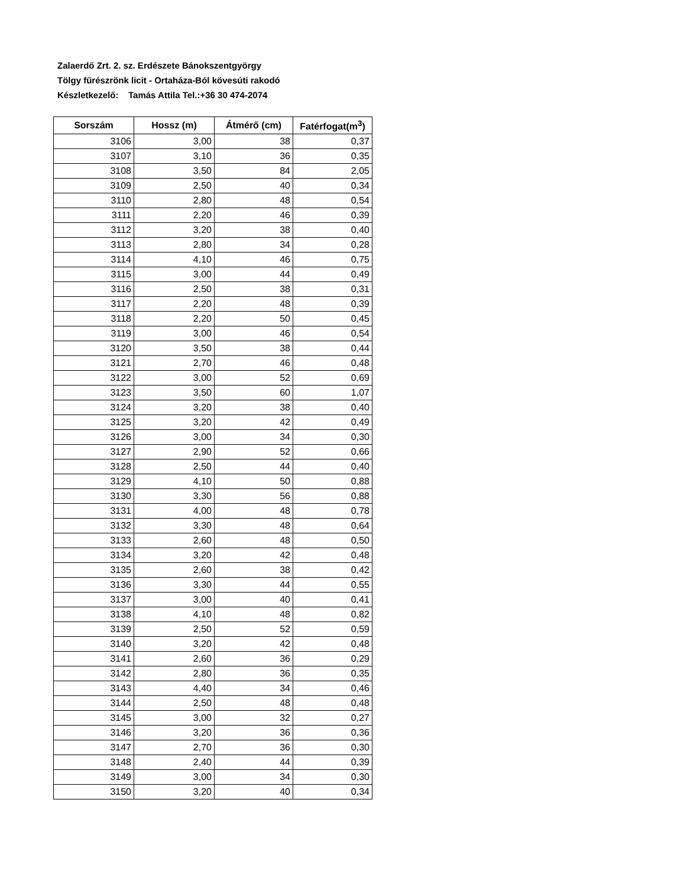Zalaerdő Zrt. 2. sz. Erdészete Bánokszentgyörgy
Tölgy fűrészrönk licit - Ortaháza-Ból kövesúti rakodó
Készletkezelő: Tamás Attila Tel.:+36 30 474-2074
| Sorszám | Hossz (m) | Átmérő (cm) | Fatérfogat(m<sup>3</sup>) |
| --- | --- | --- | --- |
| 3106 | 3,00 | 38 | 0,37 |
| 3107 | 3,10 | 36 | 0,35 |
| 3108 | 3,50 | 84 | 2,05 |
| 3109 | 2,50 | 40 | 0,34 |
| 3110 | 2,80 | 48 | 0,54 |
| 3111 | 2,20 | 46 | 0,39 |
| 3112 | 3,20 | 38 | 0,40 |
| 3113 | 2,80 | 34 | 0,28 |
| 3114 | 4,10 | 46 | 0,75 |
| 3115 | 3,00 | 44 | 0,49 |
| 3116 | 2,50 | 38 | 0,31 |
| 3117 | 2,20 | 48 | 0,39 |
| 3118 | 2,20 | 50 | 0,45 |
| 3119 | 3,00 | 46 | 0,54 |
| 3120 | 3,50 | 38 | 0,44 |
| 3121 | 2,70 | 46 | 0,48 |
| 3122 | 3,00 | 52 | 0,69 |
| 3123 | 3,50 | 60 | 1,07 |
| 3124 | 3,20 | 38 | 0,40 |
| 3125 | 3,20 | 42 | 0,49 |
| 3126 | 3,00 | 34 | 0,30 |
| 3127 | 2,90 | 52 | 0,66 |
| 3128 | 2,50 | 44 | 0,40 |
| 3129 | 4,10 | 50 | 0,88 |
| 3130 | 3,30 | 56 | 0,88 |
| 3131 | 4,00 | 48 | 0,78 |
| 3132 | 3,30 | 48 | 0,64 |
| 3133 | 2,60 | 48 | 0,50 |
| 3134 | 3,20 | 42 | 0,48 |
| 3135 | 2,60 | 38 | 0,42 |
| 3136 | 3,30 | 44 | 0,55 |
| 3137 | 3,00 | 40 | 0,41 |
| 3138 | 4,10 | 48 | 0,82 |
| 3139 | 2,50 | 52 | 0,59 |
| 3140 | 3,20 | 42 | 0,48 |
| 3141 | 2,60 | 36 | 0,29 |
| 3142 | 2,80 | 36 | 0,35 |
| 3143 | 4,40 | 34 | 0,46 |
| 3144 | 2,50 | 48 | 0,48 |
| 3145 | 3,00 | 32 | 0,27 |
| 3146 | 3,20 | 36 | 0,36 |
| 3147 | 2,70 | 36 | 0,30 |
| 3148 | 2,40 | 44 | 0,39 |
| 3149 | 3,00 | 34 | 0,30 |
| 3150 | 3,20 | 40 | 0,34 |